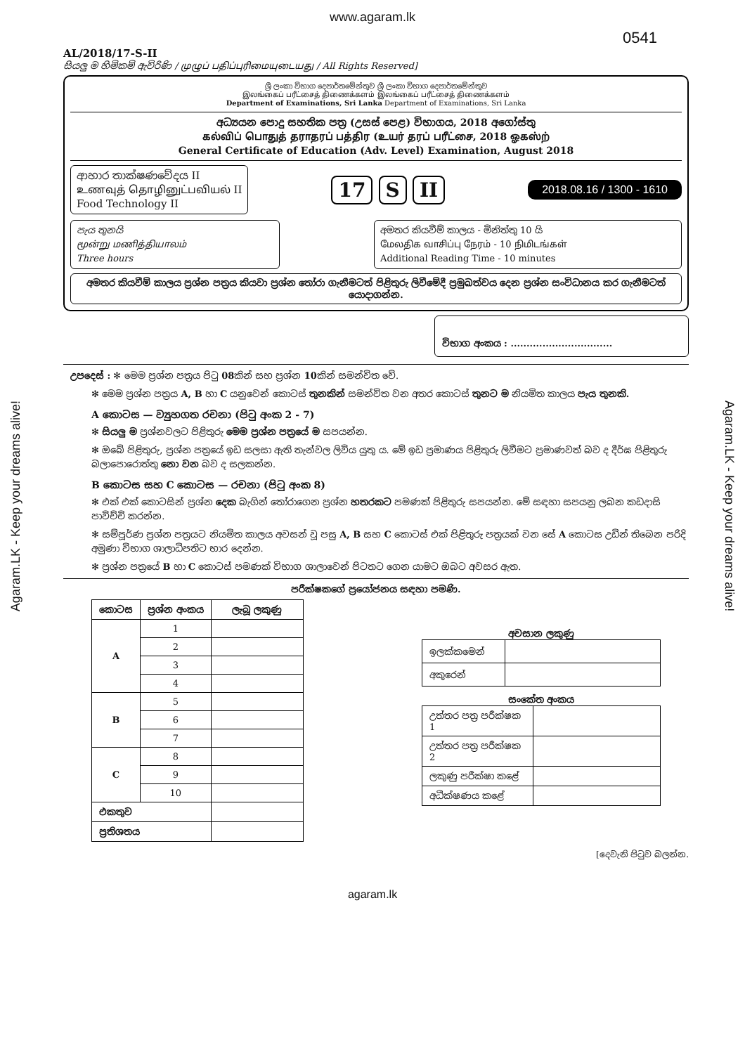www.agaram.lk
0541
AL/2018/17-S-II
සියලු ම හිමිකම් ඇවිරිණි / முழுப் பதிப்புரிமையுடையது / All Rights Reserved]
ශ්‍රී ලංකා විභාග දෙපාර්තමේන්තුව ශ්‍රී ලංකා විභාග දෙපාර්තමේන්තුව
இலங்கைப் பரீட்சைத் திணைக்களம் இலங்கைப் பரீட்சைத் திணைக்களம்
Department of Examinations, Sri Lanka Department of Examinations, Sri Lanka
අධ්‍යයන පොදු සහතික පත්‍ර (උසස් පෙළ) විභාගය, 2018 අගෝස්තු
கல்விப் பொதுத் தராதரப் பத்திர (உயர் தரப் பரீட்சை, 2018 ஓகஸ்ற்
General Certificate of Education (Adv. Level) Examination, August 2018
ආහාර තාක්ෂණවේදය II
உணவுத் தொழினுட்பவியல் II
Food Technology II
17 S II
2018.08.16 / 1300 - 1610
පැය තුනයි
மூன்று மணித்தியாலம்
Three hours
අමතර කියවීම් කාලය - මිනිත්තු 10 යි
மேலதிக வாசிப்பு நேரம் - 10 நிமிடங்கள்
Additional Reading Time - 10 minutes
අමතර කියවීම් කාලය ප්‍රශ්න පත්‍රය කියවා ප්‍රශ්න තෝරා ගැනීමටත් පිළිතුරු ලිවීමේදී ප්‍රමුඛත්වය දෙන ප්‍රශ්න සංවිධානය කර ගැනීමටත් යොදාගන්න.
විභාග අංකය : ................................
උපදෙස් : ✻ මෙම ප්‍රශ්න පත්‍රය පිටු 08කින් සහ ප්‍රශ්න 10කින් සමන්විත වේ.
✻ මෙම ප්‍රශ්න පත්‍රය A, B හා C යනුවෙන් කොටස් තුනකින් සමන්විත වන අතර කොටස් තුනට ම නියමිත කාලය පැය තුනකි.
A කොටස — ව්‍යුහගත රචනා (පිටු අංක 2 - 7)
✻ සියලු ම ප්‍රශ්නවලට පිළිතුරු මෙම ප්‍රශ්න පත්‍රයේ ම සපයන්න.
✻ ඔබේ පිළිතුරු, ප්‍රශ්න පත්‍රයේ ඉඩ සලසා ඇති තැන්වල ලිවිය යුතු ය. මේ ඉඩ ප්‍රමාණය පිළිතුරු ලිවීමට ප්‍රමාණවත් බව ද දීර්ඝ පිළිතුරු බලාපොරොත්තු නො වන බව ද සලකන්න.
B කොටස සහ C කොටස — රචනා (පිටු අංක 8)
✻ එක් එක් කොටසින් ප්‍රශ්න දෙක බැගින් තෝරාගෙන ප්‍රශ්න හතරකට පමණක් පිළිතුරු සපයන්න. මේ සඳහා සපයනු ලබන කඩදාසි පාවිච්චි කරන්න.
✻ සම්පූර්ණ ප්‍රශ්න පත්‍රයට නියමිත කාලය අවසන් වූ පසු A, B සහ C කොටස් එක් පිළිතුරු පත්‍රයක් වන සේ A කොටස උඩින් තිබෙන පරිදි අමුණා විභාග ශාලාධිපතිට භාර දෙන්න.
✻ ප්‍රශ්න පත්‍රයේ B හා C කොටස් පමණක් විභාග ශාලාවෙන් පිටතට ගෙන යාමට ඔබට අවසර ඇත.
පරීක්ෂකගේ ප්‍රයෝජනය සඳහා පමණි.
| කොටස | ප්‍රශ්න අංකය | ලැබූ ලකුණු |
| --- | --- | --- |
| A | 1 | |
| | 2 | |
| | 3 | |
| | 4 | |
| B | 5 | |
| | 6 | |
| | 7 | |
| C | 8 | |
| | 9 | |
| | 10 | |
| එකතුව | | |
| ප්‍රතිශතය | | |
අවසාන ලකුණු
| ඉලක්කමෙන් | |
| අකුරෙන් | |
සංකේත අංකය
| උත්තර පත්‍ර පරීක්ෂක 1 | |
| උත්තර පත්‍ර පරීක්ෂක 2 | |
| ලකුණු පරීක්ෂා කළේ | |
| අධීක්ෂණය කළේ | |
[දෙවැනි පිටුව බලන්න.
Agaram.LK - Keep your dreams alive!
Agaram.LK - Keep your dreams alive!
agaram.lk